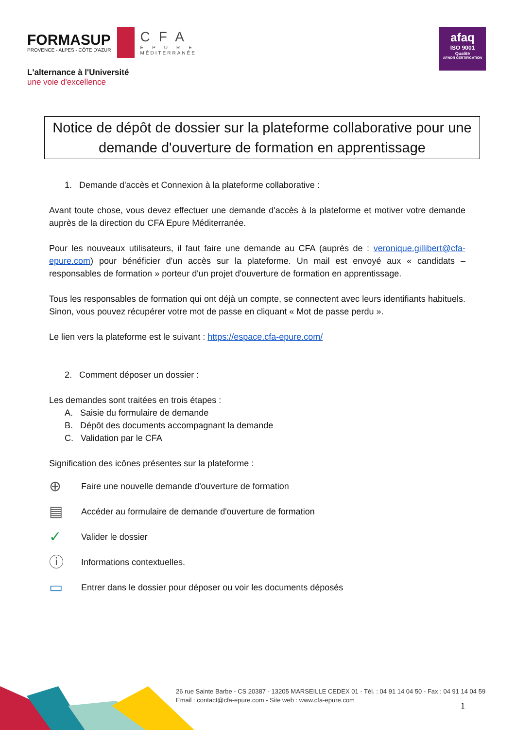FORMASUP
PROVENCE - ALPES - CÔTE D'AZUR
CFA
ÉPURE
MÉDITERRANÉE
L'alternance à l'Université
une voie d'excellence
afaq
ISO 9001
Qualité
AFNOR CERTIFICATION
Notice de dépôt de dossier sur la plateforme collaborative pour une demande d'ouverture de formation en apprentissage
1. Demande d'accès et Connexion à la plateforme collaborative :
Avant toute chose, vous devez effectuer une demande d'accès à la plateforme et motiver votre demande auprès de la direction du CFA Epure Méditerranée.
Pour les nouveaux utilisateurs, il faut faire une demande au CFA (auprès de : veronique.gillibert@cfa-epure.com) pour bénéficier d'un accès sur la plateforme. Un mail est envoyé aux « candidats – responsables de formation » porteur d'un projet d'ouverture de formation en apprentissage.
Tous les responsables de formation qui ont déjà un compte, se connectent avec leurs identifiants habituels. Sinon, vous pouvez récupérer votre mot de passe en cliquant « Mot de passe perdu ».
Le lien vers la plateforme est le suivant : https://espace.cfa-epure.com/
2. Comment déposer un dossier :
Les demandes sont traitées en trois étapes :
A. Saisie du formulaire de demande
B. Dépôt des documents accompagnant la demande
C. Validation par le CFA
Signification des icônes présentes sur la plateforme :
⊕ Faire une nouvelle demande d'ouverture de formation
▤ Accéder au formulaire de demande d'ouverture de formation
✓ Valider le dossier
ⓘ Informations contextuelles.
▭ Entrer dans le dossier pour déposer ou voir les documents déposés
26 rue Sainte Barbe - CS 20387 - 13205 MARSEILLE CEDEX 01 - Tél. : 04 91 14 04 50 - Fax : 04 91 14 04 59
Email : contact@cfa-epure.com - Site web : www.cfa-epure.com
1